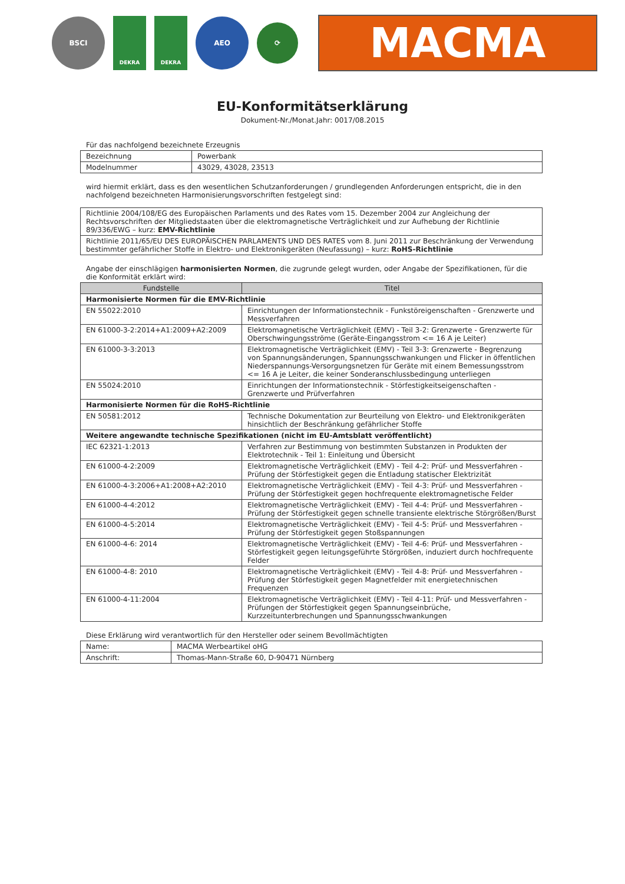BSCI
DEKRA DEKRA
AEO
⟳
MACMA
EU-Konformitätserklärung
Dokument-Nr./Monat.Jahr: 0017/08.2015
Für das nachfolgend bezeichnete Erzeugnis
| Bezeichnung | Powerbank |
| Modelnummer | 43029, 43028, 23513 |
wird hiermit erklärt, dass es den wesentlichen Schutzanforderungen / grundlegenden Anforderungen entspricht, die in den nachfolgend bezeichneten Harmonisierungsvorschriften festgelegt sind:
| Richtlinie 2004/108/EG des Europäischen Parlaments und des Rates vom 15. Dezember 2004 zur Angleichung der Rechtsvorschriften der Mitgliedstaaten über die elektromagnetische Verträglichkeit und zur Aufhebung der Richtlinie 89/336/EWG – kurz: EMV-Richtlinie |
| Richtlinie 2011/65/EU DES EUROPÄISCHEN PARLAMENTS UND DES RATES vom 8. Juni 2011 zur Beschränkung der Verwendung bestimmter gefährlicher Stoffe in Elektro- und Elektronikgeräten (Neufassung) – kurz: RoHS-Richtlinie |
Angabe der einschlägigen harmonisierten Normen, die zugrunde gelegt wurden, oder Angabe der Spezifikationen, für die die Konformität erklärt wird:
| Fundstelle | Titel |
| --- | --- |
| Harmonisierte Normen für die EMV-Richtlinie | |
| EN 55022:2010 | Einrichtungen der Informationstechnik - Funkstöreigenschaften - Grenzwerte und Messverfahren |
| EN 61000-3-2:2014+A1:2009+A2:2009 | Elektromagnetische Verträglichkeit (EMV) - Teil 3-2: Grenzwerte - Grenzwerte für Oberschwingungsströme (Geräte-Eingangsstrom <= 16 A je Leiter) |
| EN 61000-3-3:2013 | Elektromagnetische Verträglichkeit (EMV) - Teil 3-3: Grenzwerte - Begrenzung von Spannungsänderungen, Spannungsschwankungen und Flicker in öffentlichen Niederspannungs-Versorgungsnetzen für Geräte mit einem Bemessungsstrom <= 16 A je Leiter, die keiner Sonderanschlussbedingung unterliegen |
| EN 55024:2010 | Einrichtungen der Informationstechnik - Störfestigkeitseigenschaften - Grenzwerte und Prüfverfahren |
| Harmonisierte Normen für die RoHS-Richtlinie | |
| EN 50581:2012 | Technische Dokumentation zur Beurteilung von Elektro- und Elektronikgeräten hinsichtlich der Beschränkung gefährlicher Stoffe |
| Weitere angewandte technische Spezifikationen (nicht im EU-Amtsblatt veröffentlicht) | |
| IEC 62321-1:2013 | Verfahren zur Bestimmung von bestimmten Substanzen in Produkten der Elektrotechnik - Teil 1: Einleitung und Übersicht |
| EN 61000-4-2:2009 | Elektromagnetische Verträglichkeit (EMV) - Teil 4-2: Prüf- und Messverfahren - Prüfung der Störfestigkeit gegen die Entladung statischer Elektrizität |
| EN 61000-4-3:2006+A1:2008+A2:2010 | Elektromagnetische Verträglichkeit (EMV) - Teil 4-3: Prüf- und Messverfahren - Prüfung der Störfestigkeit gegen hochfrequente elektromagnetische Felder |
| EN 61000-4-4:2012 | Elektromagnetische Verträglichkeit (EMV) - Teil 4-4: Prüf- und Messverfahren - Prüfung der Störfestigkeit gegen schnelle transiente elektrische Störgrößen/Burst |
| EN 61000-4-5:2014 | Elektromagnetische Verträglichkeit (EMV) - Teil 4-5: Prüf- und Messverfahren - Prüfung der Störfestigkeit gegen Stoßspannungen |
| EN 61000-4-6: 2014 | Elektromagnetische Verträglichkeit (EMV) - Teil 4-6: Prüf- und Messverfahren - Störfestigkeit gegen leitungsgeführte Störgrößen, induziert durch hochfrequente Felder |
| EN 61000-4-8: 2010 | Elektromagnetische Verträglichkeit (EMV) - Teil 4-8: Prüf- und Messverfahren - Prüfung der Störfestigkeit gegen Magnetfelder mit energietechnischen Frequenzen |
| EN 61000-4-11:2004 | Elektromagnetische Verträglichkeit (EMV) - Teil 4-11: Prüf- und Messverfahren - Prüfungen der Störfestigkeit gegen Spannungseinbrüche, Kurzzeitunterbrechungen und Spannungsschwankungen |
Diese Erklärung wird verantwortlich für den Hersteller oder seinem Bevollmächtigten
| Name: | MACMA Werbeartikel oHG |
| Anschrift: | Thomas-Mann-Straße 60, D-90471 Nürnberg |